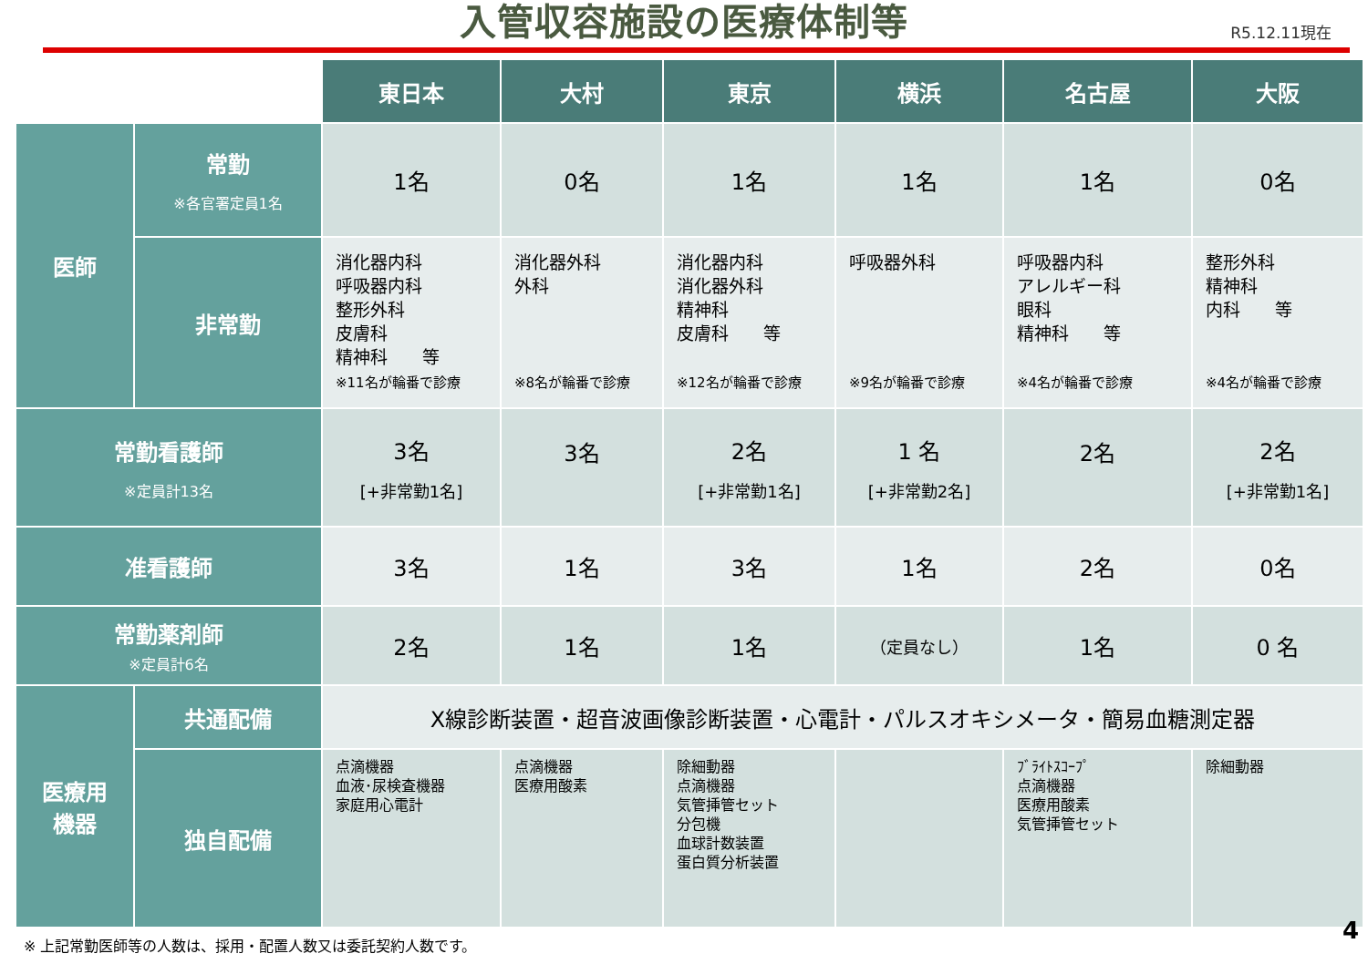入管収容施設の医療体制等
R5.12.11現在
| | | 東日本 | 大村 | 東京 | 横浜 | 名古屋 | 大阪 |
| --- | --- | --- | --- | --- | --- | --- | --- |
| 医師 | 常勤 ※各官署定員1名 | 1名 | 0名 | 1名 | 1名 | 1名 | 0名 |
| | 非常勤 | 消化器内科 呼吸器内科 整形外科 皮膚科 精神科 等 ※11名が輪番で診療 | 消化器外科 外科 ※8名が輪番で診療 | 消化器内科 消化器外科 精神科 皮膚科 等 ※12名が輪番で診療 | 呼吸器外科 ※9名が輪番で診療 | 呼吸器内科 アレルギー科 眼科 精神科 等 ※4名が輪番で診療 | 整形外科 精神科 内科 等 ※4名が輪番で診療 |
| 常勤看護師 ※定員計13名 | | 3名 [+非常勤1名] | 3名 | 2名 [+非常勤1名] | 1 名 [+非常勤2名] | 2名 | 2名 [+非常勤1名] |
| 准看護師 | | 3名 | 1名 | 3名 | 1名 | 2名 | 0名 |
| 常勤薬剤師 ※定員計6名 | | 2名 | 1名 | 1名 | （定員なし） | 1名 | 0 名 |
| 医療用 機器 | 共通配備 | X線診断装置・超音波画像診断装置・心電計・パルスオキシメータ・簡易血糖測定器 | | | | | |
| | 独自配備 | 点滴機器 血液･尿検査機器 家庭用心電計 | 点滴機器 医療用酸素 | 除細動器 点滴機器 気管挿管セット 分包機 血球計数装置 蛋白質分析装置 | | ﾌﾞﾗｲﾄｽｺｰﾌﾟ 点滴機器 医療用酸素 気管挿管セット | 除細動器 |
※ 上記常勤医師等の人数は、採用・配置人数又は委託契約人数です。
4